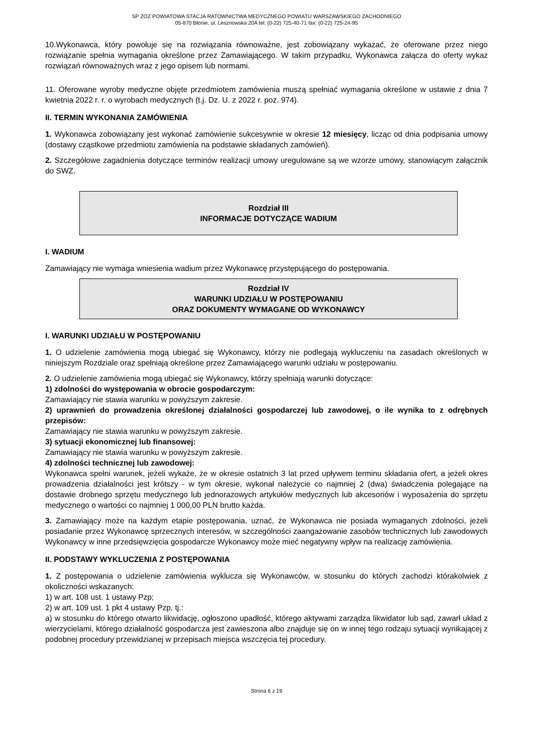SP ZOZ POWIATOWA STACJA RATOWNICTWA MEDYCZNEGO POWIATU WARSZAWSKIEGO ZACHODNIEGO
05-870 Błonie, ul. Lesznowska 20A tel: (0-22) 725-40-71 fax: (0-22) 725-24-95
10.Wykonawca, który powołuje się na rozwiązania równoważne, jest zobowiązany wykazać, że oferowane przez niego rozwiązanie spełnia wymagania określone przez Zamawiającego. W takim przypadku, Wykonawca załącza do oferty wykaz rozwiązań równoważnych wraz z jego opisem lub normami.
11. Oferowane wyroby medyczne objęte przedmiotem zamówienia muszą spełniać wymagania określone w ustawie z dnia 7 kwietnia 2022 r. r. o wyrobach medycznych (t.j. Dz. U. z 2022 r. poz. 974).
II. TERMIN WYKONANIA ZAMÓWIENIA
1. Wykonawca zobowiązany jest wykonać zamówienie sukcesywnie w okresie 12 miesięcy, licząc od dnia podpisania umowy (dostawy cząstkowe przedmiotu zamówienia na podstawie składanych zamówień).
2. Szczegółowe zagadnienia dotyczące terminów realizacji umowy uregulowane są we wzorze umowy, stanowiącym załącznik do SWZ.
Rozdział III
INFORMACJE DOTYCZĄCE WADIUM
I. WADIUM
Zamawiający nie wymaga wniesienia wadium przez Wykonawcę przystępującego do postępowania.
Rozdział IV
WARUNKI UDZIAŁU W POSTĘPOWANIU
ORAZ DOKUMENTY WYMAGANE OD WYKONAWCY
I. WARUNKI UDZIAŁU W POSTĘPOWANIU
1. O udzielenie zamówienia mogą ubiegać się Wykonawcy, którzy nie podlegają wykluczeniu na zasadach określonych w niniejszym Rozdziale oraz spełniają określone przez Zamawiającego warunki udziału w postępowaniu.
2. O udzielenie zamówienia mogą ubiegać się Wykonawcy, którzy spełniają warunki dotyczące:
1) zdolności do występowania w obrocie gospodarczym:
Zamawiający nie stawia warunku w powyższym zakresie.
2) uprawnień do prowadzenia określonej działalności gospodarczej lub zawodowej, o ile wynika to z odrębnych przepisów:
Zamawiający nie stawia warunku w powyższym zakresie.
3) sytuacji ekonomicznej lub finansowej:
Zamawiający nie stawia warunku w powyższym zakresie.
4) zdolności technicznej lub zawodowej:
Wykonawca spełni warunek, jeżeli wykaże, że w okresie ostatnich 3 lat przed upływem terminu składania ofert, a jeżeli okres prowadzenia działalności jest krótszy - w tym okresie, wykonał należycie co najmniej 2 (dwa) świadczenia polegające na dostawie drobnego sprzętu medycznego lub jednorazowych artykułów medycznych lub akcesoriów i wyposażenia do sprzętu medycznego o wartości co najmniej 1 000,00 PLN brutto każda.
3. Zamawiający może na każdym etapie postępowania, uznać, że Wykonawca nie posiada wymaganych zdolności, jeżeli posiadanie przez Wykonawcę sprzecznych interesów, w szczególności zaangażowanie zasobów technicznych lub zawodowych Wykonawcy w inne przedsięwzięcia gospodarcze Wykonawcy może mieć negatywny wpływ na realizację zamówienia.
II. PODSTAWY WYKLUCZENIA Z POSTĘPOWANIA
1. Z postępowania o udzielenie zamówienia wyklucza się Wykonawców, w stosunku do których zachodzi którakolwiek z okoliczności wskazanych:
1) w art. 108 ust. 1 ustawy Pzp;
2) w art. 109 ust. 1 pkt 4 ustawy Pzp, tj.:
a) w stosunku do którego otwarto likwidację, ogłoszono upadłość, którego aktywami zarządza likwidator lub sąd, zawarł układ z wierzycielami, którego działalność gospodarcza jest zawieszona albo znajduje się on w innej tego rodzaju sytuacji wynikającej z podobnej procedury przewidzianej w przepisach miejsca wszczęcia tej procedury.
Strona 6 z 19